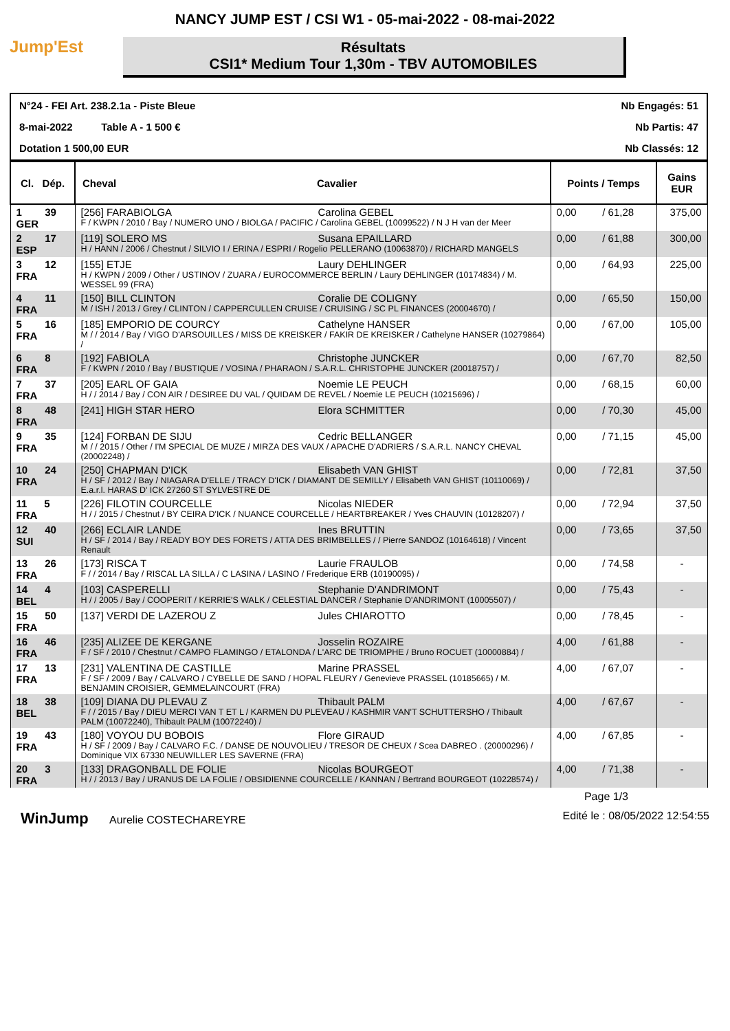NANCY JUMP EST / CSI W1 - 05-mai-2022 - 08-mai-2022
Jump'Est
Résultats
CSI1* Medium Tour 1,30m - TBV AUTOMOBILES
| N°24 - FEI Art. 238.2.1a - Piste Bleue | | Nb Engagés: 51 |
| 8-mai-2022 Table A - 1 500 € | | Nb Partis: 47 |
| Dotation 1 500,00 EUR | | Nb Classés: 12 |
| Cl. Dép. | Cheval Cavalier | Points / Temps | Gains EUR |
| --- | --- | --- | --- |
| 1 39 GER | [256] FARABIOLGA Carolina GEBEL F / KWPN / 2010 / Bay / NUMERO UNO / BIOLGA / PACIFIC / Carolina GEBEL (10099522) / N J H van der Meer | 0,00 / 61,28 | 375,00 |
| 2 17 ESP | [119] SOLERO MS Susana EPAILLARD H / HANN / 2006 / Chestnut / SILVIO I / ERINA / ESPRI / Rogelio PELLERANO (10063870) / RICHARD MANGELS | 0,00 / 61,88 | 300,00 |
| 3 12 FRA | [155] ETJE Laury DEHLINGER H / KWPN / 2009 / Other / USTINOV / ZUARA / EUROCOMMERCE BERLIN / Laury DEHLINGER (10174834) / M. WESSEL 99 (FRA) | 0,00 / 64,93 | 225,00 |
| 4 11 FRA | [150] BILL CLINTON Coralie DE COLIGNY M / ISH / 2013 / Grey / CLINTON / CAPPERCULLEN CRUISE / CRUISING / SC PL FINANCES (20004670) / | 0,00 / 65,50 | 150,00 |
| 5 16 FRA | [185] EMPORIO DE COURCY Cathelyne HANSER M / / 2014 / Bay / VIGO D'ARSOUILLES / MISS DE KREISKER / FAKIR DE KREISKER / Cathelyne HANSER (10279864) / | 0,00 / 67,00 | 105,00 |
| 6 8 FRA | [192] FABIOLA Christophe JUNCKER F / KWPN / 2010 / Bay / BUSTIQUE / VOSINA / PHARAON / S.A.R.L. CHRISTOPHE JUNCKER (20018757) / | 0,00 / 67,70 | 82,50 |
| 7 37 FRA | [205] EARL OF GAIA Noemie LE PEUCH H / / 2014 / Bay / CON AIR / DESIREE DU VAL / QUIDAM DE REVEL / Noemie LE PEUCH (10215696) / | 0,00 / 68,15 | 60,00 |
| 8 48 FRA | [241] HIGH STAR HERO Elora SCHMITTER | 0,00 / 70,30 | 45,00 |
| 9 35 FRA | [124] FORBAN DE SIJU Cedric BELLANGER M / / 2015 / Other / I'M SPECIAL DE MUZE / MIRZA DES VAUX / APACHE D'ADRIERS / S.A.R.L. NANCY CHEVAL (20002248) / | 0,00 / 71,15 | 45,00 |
| 10 24 FRA | [250] CHAPMAN D'ICK Elisabeth VAN GHIST H / SF / 2012 / Bay / NIAGARA D'ELLE / TRACY D'ICK / DIAMANT DE SEMILLY / Elisabeth VAN GHIST (10110069) / E.a.r.l. HARAS D' ICK 27260 ST SYLVESTRE DE | 0,00 / 72,81 | 37,50 |
| 11 5 FRA | [226] FILOTIN COURCELLE Nicolas NIEDER H / / 2015 / Chestnut / BY CEIRA D'ICK / NUANCE COURCELLE / HEARTBREAKER / Yves CHAUVIN (10128207) / | 0,00 / 72,94 | 37,50 |
| 12 40 SUI | [266] ECLAIR LANDE Ines BRUTTIN H / SF / 2014 / Bay / READY BOY DES FORETS / ATTA DES BRIMBELLES / / Pierre SANDOZ (10164618) / Vincent Renault | 0,00 / 73,65 | 37,50 |
| 13 26 FRA | [173] RISCA T Laurie FRAULOB F / / 2014 / Bay / RISCAL LA SILLA / C LASINA / LASINO / Frederique ERB (10190095) / | 0,00 / 74,58 | - |
| 14 4 BEL | [103] CASPERELLI Stephanie D'ANDRIMONT H / / 2005 / Bay / COOPERIT / KERRIE'S WALK / CELESTIAL DANCER / Stephanie D'ANDRIMONT (10005507) / | 0,00 / 75,43 | - |
| 15 50 FRA | [137] VERDI DE LAZEROU Z Jules CHIAROTTO | 0,00 / 78,45 | - |
| 16 46 FRA | [235] ALIZEE DE KERGANE Josselin ROZAIRE F / SF / 2010 / Chestnut / CAMPO FLAMINGO / ETALONDA / L'ARC DE TRIOMPHE / Bruno ROCUET (10000884) / | 4,00 / 61,88 | - |
| 17 13 FRA | [231] VALENTINA DE CASTILLE Marine PRASSEL F / SF / 2009 / Bay / CALVARO / CYBELLE DE SAND / HOPAL FLEURY / Genevieve PRASSEL (10185665) / M. BENJAMIN CROISIER, GEMMELAINCOURT (FRA) | 4,00 / 67,07 | - |
| 18 38 BEL | [109] DIANA DU PLEVAU Z Thibault PALM F / / 2015 / Bay / DIEU MERCI VAN T ET L / KARMEN DU PLEVEAU / KASHMIR VAN'T SCHUTTERSHO / Thibault PALM (10072240), Thibault PALM (10072240) / | 4,00 / 67,67 | - |
| 19 43 FRA | [180] VOYOU DU BOBOIS Flore GIRAUD H / SF / 2009 / Bay / CALVARO F.C. / DANSE DE NOUVOLIEU / TRESOR DE CHEUX / Scea DABREO . (20000296) / Dominique VIX 67330 NEUWILLER LES SAVERNE (FRA) | 4,00 / 67,85 | - |
| 20 3 FRA | [133] DRAGONBALL DE FOLIE Nicolas BOURGEOT H / / 2013 / Bay / URANUS DE LA FOLIE / OBSIDIENNE COURCELLE / KANNAN / Bertrand BOURGEOT (10228574) / | 4,00 / 71,38 | - |
Page 1/3
WinJump Aurelie COSTECHAREYRE Edité le : 08/05/2022 12:54:55